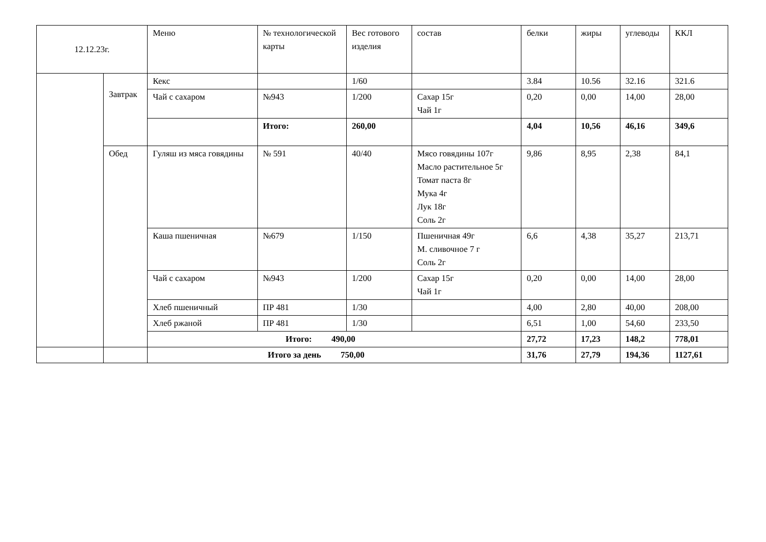| 12.12.23г. | | Меню | № технологической карты | Вес готового изделия | состав | белки | жиры | углеводы | ККЛ |
| --- | --- | --- | --- | --- | --- | --- | --- | --- | --- |
| | Завтрак | Кекс | | 1/60 | | 3.84 | 10.56 | 32.16 | 321.6 |
| | | Чай с сахаром | №943 | 1/200 | Сахар 15г Чай 1г | 0,20 | 0,00 | 14,00 | 28,00 |
| | | | Итого: | 260,00 | | 4,04 | 10,56 | 46,16 | 349,6 |
| | Обед | Гуляш из мяса говядины | № 591 | 40/40 | Мясо говядины 107г Масло растительное 5г Томат паста 8г Мука 4г Лук 18г Соль 2г | 9,86 | 8,95 | 2,38 | 84,1 |
| | | Каша пшеничная | №679 | 1/150 | Пшеничная 49г М. сливочное 7 г Соль 2г | 6,6 | 4,38 | 35,27 | 213,71 |
| | | Чай с сахаром | №943 | 1/200 | Сахар 15г Чай 1г | 0,20 | 0,00 | 14,00 | 28,00 |
| | | Хлеб пшеничный | ПР 481 | 1/30 | | 4,00 | 2,80 | 40,00 | 208,00 |
| | | Хлеб ржаной | ПР 481 | 1/30 | | 6,51 | 1,00 | 54,60 | 233,50 |
| | | Итого: 490,00 | | | | 27,72 | 17,23 | 148,2 | 778,01 |
| | | Итого за день 750,00 | | | | 31,76 | 27,79 | 194,36 | 1127,61 |